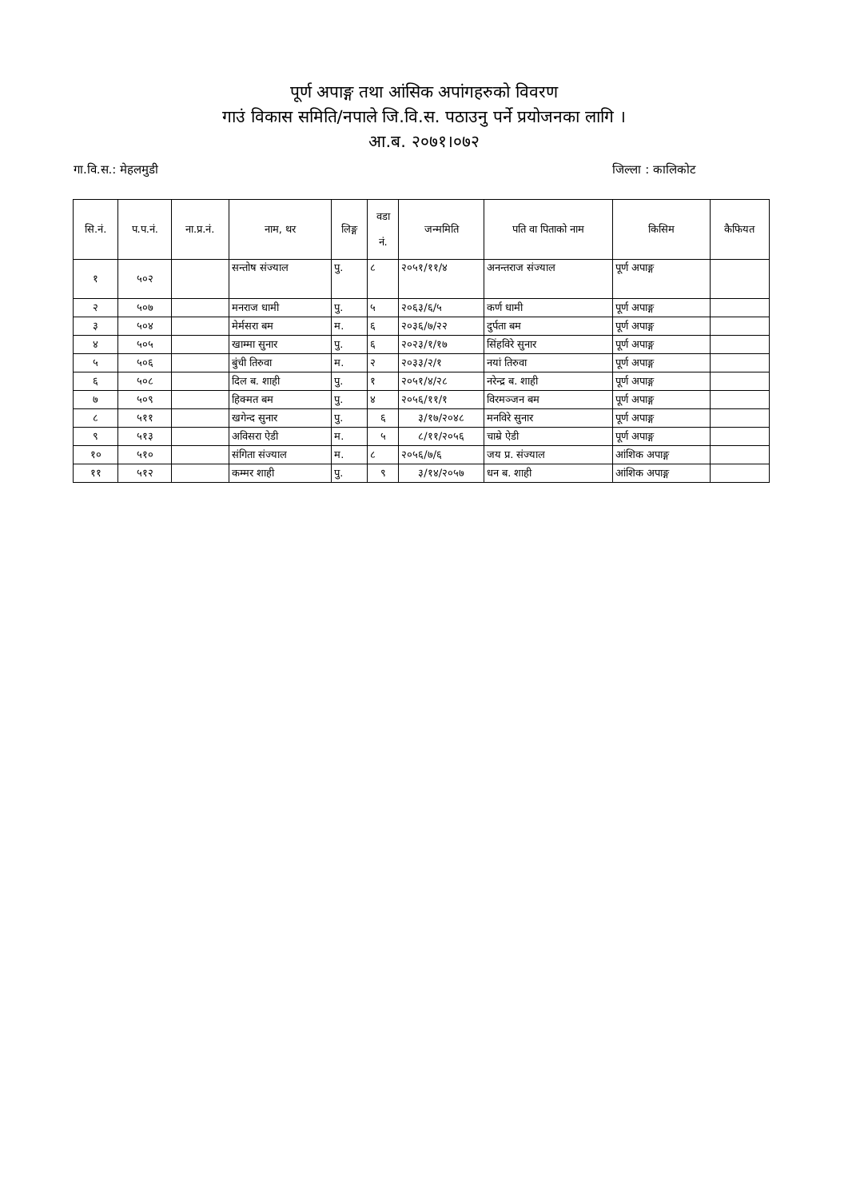पूर्ण अपाङ्ग तथा आंसिक अपांगहरुको विवरण
गाउं विकास समिति/नपाले जि.वि.स. पठाउनु पर्ने प्रयोजनका लागि ।
आ.ब. २०७१।०७२
गा.वि.स.: मेहलमुडी जिल्ला : कालिकोट
| सि.नं. | प.प.नं. | ना.प्र.नं. | नाम, थर | लिङ्ग | वडा नं. | जन्ममिति | पति वा पिताको नाम | किसिम | कैफियत |
| --- | --- | --- | --- | --- | --- | --- | --- | --- | --- |
| १ | ५०२ | | सन्तोष संज्याल | पु. | ८ | २०५१/११/४ | अनन्तराज संज्याल | पूर्ण अपाङ्ग | |
| २ | ५०७ | | मनराज धामी | पु. | ५ | २०६३/६/५ | कर्ण धामी | पूर्ण अपाङ्ग | |
| ३ | ५०४ | | मेर्मसरा बम | म. | ६ | २०३६/७/२२ | दुर्पता बम | पूर्ण अपाङ्ग | |
| ४ | ५०५ | | खाम्मा सुनार | पु. | ६ | २०२३/१/१७ | सिंहविरे सुनार | पूर्ण अपाङ्ग | |
| ५ | ५०६ | | बुंची तिरुवा | म. | २ | २०३३/२/१ | नयां तिरुवा | पूर्ण अपाङ्ग | |
| ६ | ५०८ | | दिल ब. शाही | पु. | १ | २०५१/४/२८ | नरेन्द्र ब. शाही | पूर्ण अपाङ्ग | |
| ७ | ५०९ | | हिक्मत बम | पु. | ४ | २०५६/११/१ | विरमञ्जन बम | पूर्ण अपाङ्ग | |
| ८ | ५११ | | खगेन्द सुनार | पु. | ६ | ३/१७/२०४८ | मनविरे सुनार | पूर्ण अपाङ्ग | |
| ९ | ५१३ | | अविसरा ऐडी | म. | ५ | ८/११/२०५६ | चाम्रे ऐडी | पूर्ण अपाङ्ग | |
| १० | ५१० | | संगिता संज्याल | म. | ८ | २०५६/७/६ | जय प्र. संज्याल | आंशिक अपाङ्ग | |
| ११ | ५१२ | | कम्मर शाही | पु. | ९ | ३/१४/२०५७ | धन ब. शाही | आंशिक अपाङ्ग | |